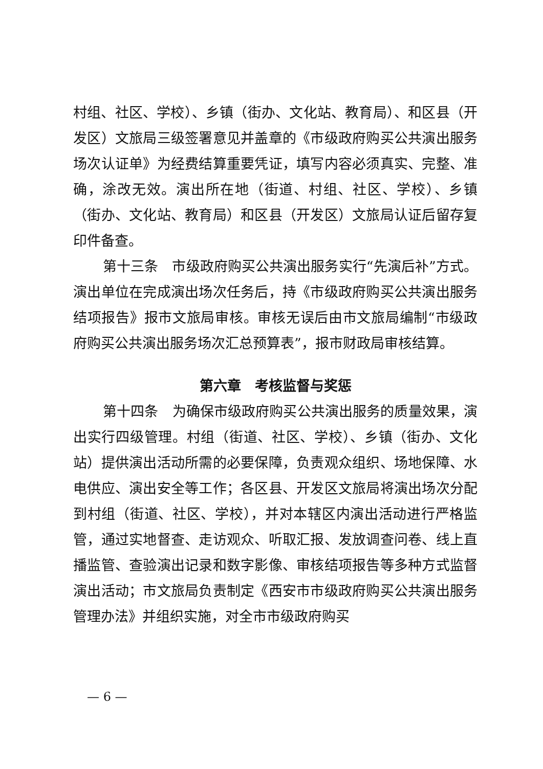村组、社区、学校）、乡镇（街办、文化站、教育局）、和区县（开发区）文旅局三级签署意见并盖章的《市级政府购买公共演出服务场次认证单》为经费结算重要凭证，填写内容必须真实、完整、准确，涂改无效。演出所在地（街道、村组、社区、学校）、乡镇（街办、文化站、教育局）和区县（开发区）文旅局认证后留存复印件备查。
第十三条　市级政府购买公共演出服务实行“先演后补”方式。演出单位在完成演出场次任务后，持《市级政府购买公共演出服务结项报告》报市文旅局审核。审核无误后由市文旅局编制“市级政府购买公共演出服务场次汇总预算表”，报市财政局审核结算。
第六章　考核监督与奖惩
第十四条　为确保市级政府购买公共演出服务的质量效果，演出实行四级管理。村组（街道、社区、学校）、乡镇（街办、文化站）提供演出活动所需的必要保障，负责观众组织、场地保障、水电供应、演出安全等工作；各区县、开发区文旅局将演出场次分配到村组（街道、社区、学校），并对本辖区内演出活动进行严格监管，通过实地督查、走访观众、听取汇报、发放调查问卷、线上直播监管、查验演出记录和数字影像、审核结项报告等多种方式监督演出活动；市文旅局负责制定《西安市市级政府购买公共演出服务管理办法》并组织实施，对全市市级政府购买
— 6 —